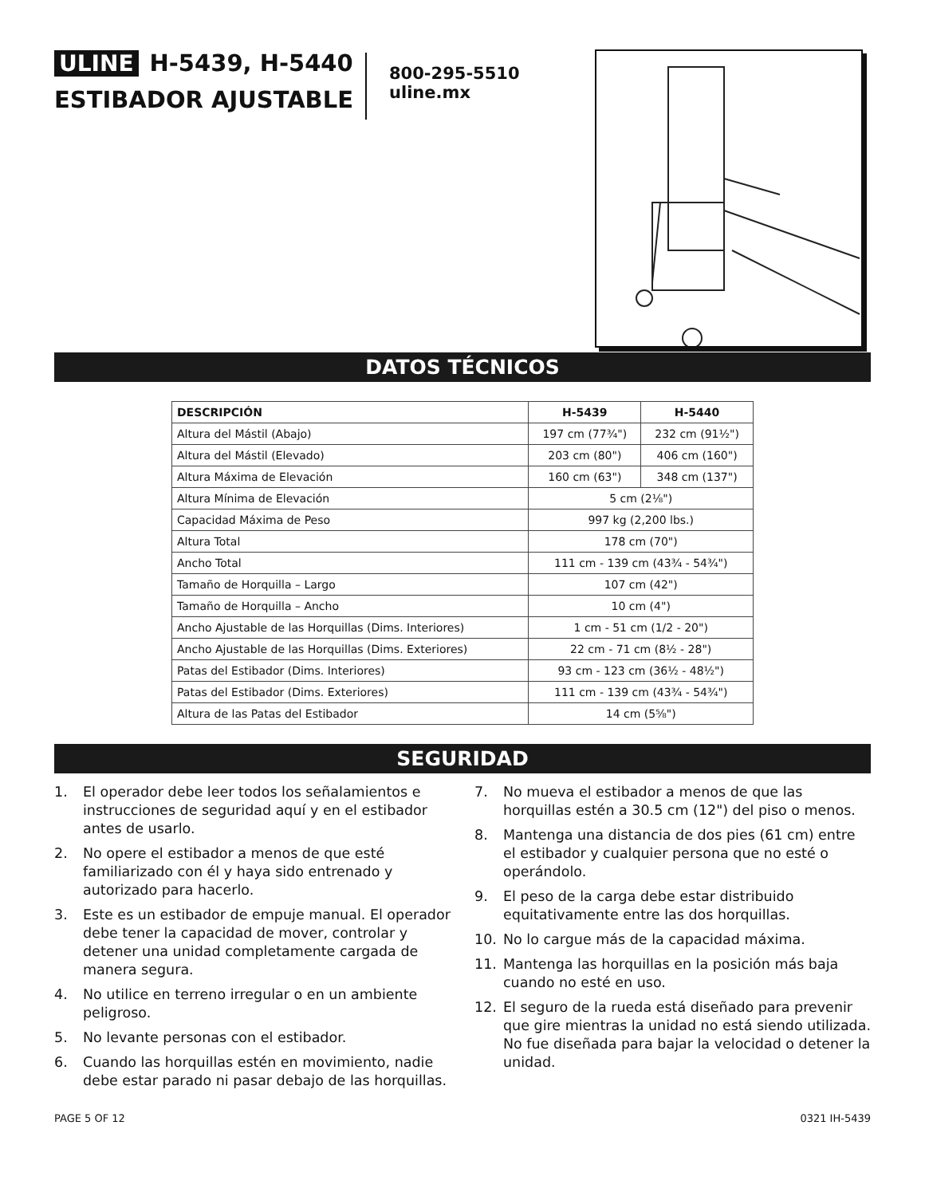ULINE H-5439, H-5440
ESTIBADOR AJUSTABLE
800-295-5510
uline.mx
DATOS TÉCNICOS
| DESCRIPCIÓN | H-5439 | H-5440 |
| --- | --- | --- |
| Altura del Mástil (Abajo) | 197 cm (77¾") | 232 cm (91½") |
| Altura del Mástil (Elevado) | 203 cm (80") | 406 cm (160") |
| Altura Máxima de Elevación | 160 cm (63") | 348 cm (137") |
| Altura Mínima de Elevación | 5 cm (2⅛") | |
| Capacidad Máxima de Peso | 997 kg (2,200 lbs.) | |
| Altura Total | 178 cm (70") | |
| Ancho Total | 111 cm - 139 cm (43¾ - 54¾") | |
| Tamaño de Horquilla – Largo | 107 cm (42") | |
| Tamaño de Horquilla – Ancho | 10 cm (4") | |
| Ancho Ajustable de las Horquillas (Dims. Interiores) | 1 cm - 51 cm (1/2 - 20") | |
| Ancho Ajustable de las Horquillas (Dims. Exteriores) | 22 cm - 71 cm (8½ - 28") | |
| Patas del Estibador (Dims. Interiores) | 93 cm - 123 cm (36½ - 48½") | |
| Patas del Estibador (Dims. Exteriores) | 111 cm - 139 cm (43¾ - 54¾") | |
| Altura de las Patas del Estibador | 14 cm (5⅝") | |
SEGURIDAD
1. El operador debe leer todos los señalamientos e instrucciones de seguridad aquí y en el estibador antes de usarlo.
2. No opere el estibador a menos de que esté familiarizado con él y haya sido entrenado y autorizado para hacerlo.
3. Este es un estibador de empuje manual. El operador debe tener la capacidad de mover, controlar y detener una unidad completamente cargada de manera segura.
4. No utilice en terreno irregular o en un ambiente peligroso.
5. No levante personas con el estibador.
6. Cuando las horquillas estén en movimiento, nadie debe estar parado ni pasar debajo de las horquillas.
7. No mueva el estibador a menos de que las horquillas estén a 30.5 cm (12") del piso o menos.
8. Mantenga una distancia de dos pies (61 cm) entre el estibador y cualquier persona que no esté o operándolo.
9. El peso de la carga debe estar distribuido equitativamente entre las dos horquillas.
10. No lo cargue más de la capacidad máxima.
11. Mantenga las horquillas en la posición más baja cuando no esté en uso.
12. El seguro de la rueda está diseñado para prevenir que gire mientras la unidad no está siendo utilizada. No fue diseñada para bajar la velocidad o detener la unidad.
PAGE 5 OF 12 0321 IH-5439